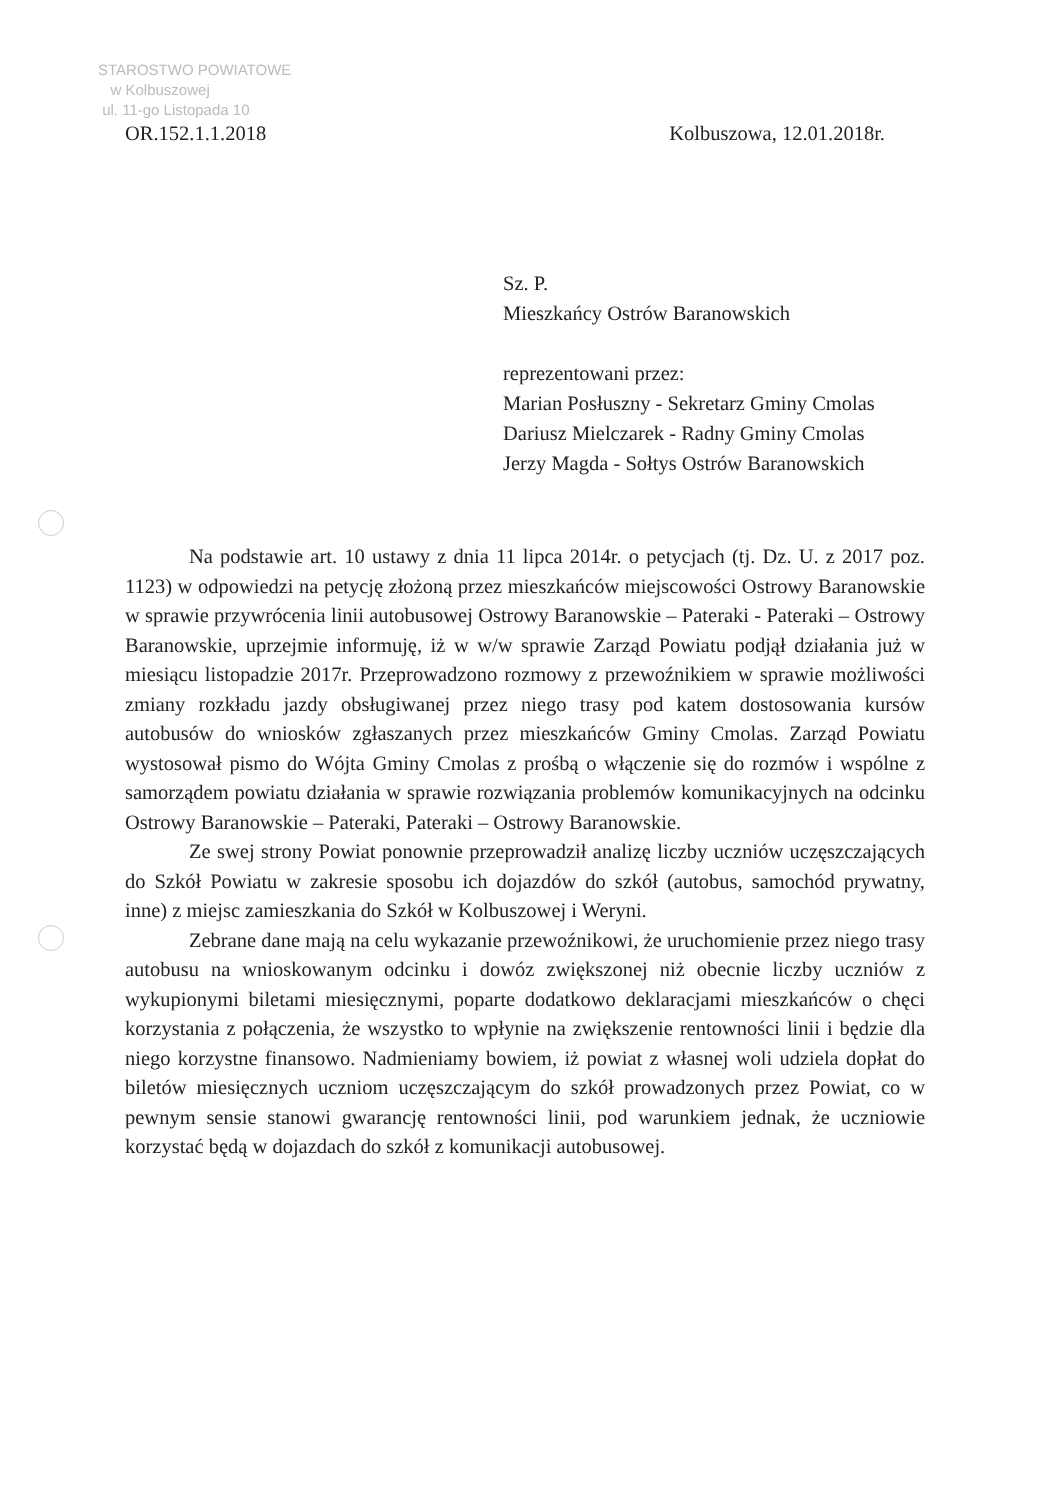STAROSTWO POWIATOWE
w Kolbuszowej
ul. 11-go Listopada 10
OR.152.1.1.2018 Kolbuszowa, 12.01.2018r.
Sz. P.
Mieszkańcy Ostrów Baranowskich
reprezentowani przez:
Marian Posłuszny - Sekretarz Gminy Cmolas
Dariusz Mielczarek - Radny Gminy Cmolas
Jerzy Magda - Sołtys Ostrów Baranowskich
Na podstawie art. 10 ustawy z dnia 11 lipca 2014r. o petycjach (tj. Dz. U. z 2017 poz. 1123) w odpowiedzi na petycję złożoną przez mieszkańców miejscowości Ostrowy Baranowskie w sprawie przywrócenia linii autobusowej Ostrowy Baranowskie – Pateraki - Pateraki – Ostrowy Baranowskie, uprzejmie informuję, iż w w/w sprawie Zarząd Powiatu podjął działania już w miesiącu listopadzie 2017r. Przeprowadzono rozmowy z przewoźnikiem w sprawie możliwości zmiany rozkładu jazdy obsługiwanej przez niego trasy pod katem dostosowania kursów autobusów do wniosków zgłaszanych przez mieszkańców Gminy Cmolas. Zarząd Powiatu wystosował pismo do Wójta Gminy Cmolas z prośbą o włączenie się do rozmów i wspólne z samorządem powiatu działania w sprawie rozwiązania problemów komunikacyjnych na odcinku Ostrowy Baranowskie – Pateraki, Pateraki – Ostrowy Baranowskie.
Ze swej strony Powiat ponownie przeprowadził analizę liczby uczniów uczęszczających do Szkół Powiatu w zakresie sposobu ich dojazdów do szkół (autobus, samochód prywatny, inne) z miejsc zamieszkania do Szkół w Kolbuszowej i Weryni.
Zebrane dane mają na celu wykazanie przewoźnikowi, że uruchomienie przez niego trasy autobusu na wnioskowanym odcinku i dowóz zwiększonej niż obecnie liczby uczniów z wykupionymi biletami miesięcznymi, poparte dodatkowo deklaracjami mieszkańców o chęci korzystania z połączenia, że wszystko to wpłynie na zwiększenie rentowności linii i będzie dla niego korzystne finansowo. Nadmieniamy bowiem, iż powiat z własnej woli udziela dopłat do biletów miesięcznych uczniom uczęszczającym do szkół prowadzonych przez Powiat, co w pewnym sensie stanowi gwarancję rentowności linii, pod warunkiem jednak, że uczniowie korzystać będą w dojazdach do szkół z komunikacji autobusowej.